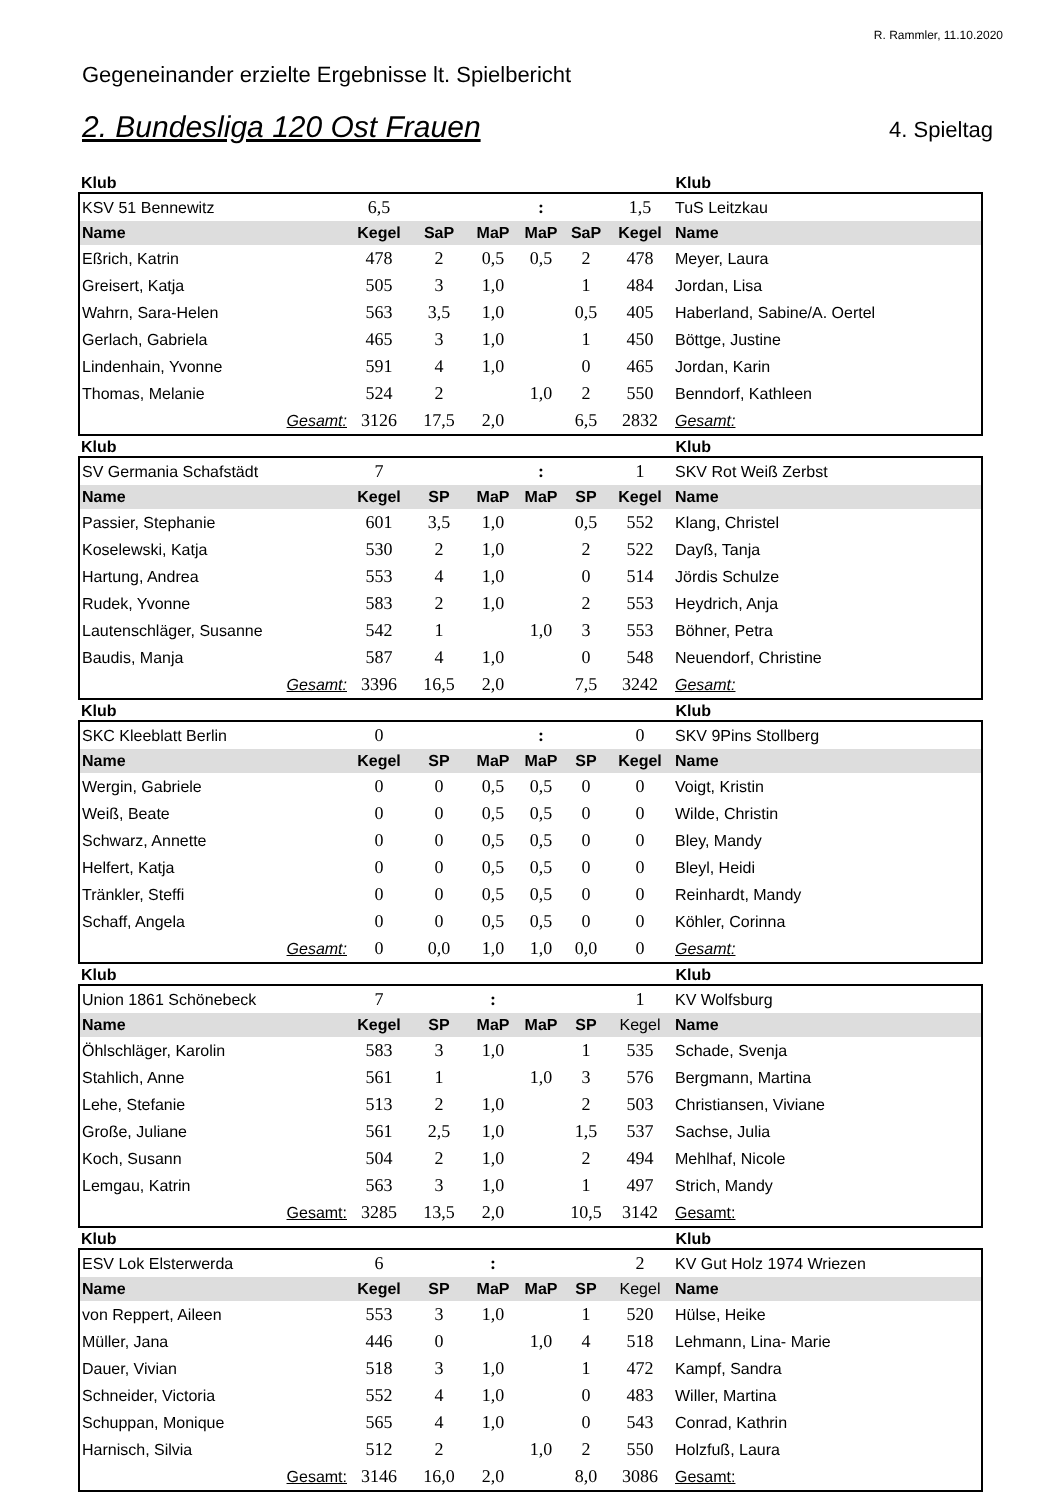R. Rammler, 11.10.2020
Gegeneinander erzielte Ergebnisse lt. Spielbericht
2. Bundesliga 120 Ost Frauen
4. Spieltag
Klub Klub
| KSV 51 Bennewitz | 6,5 | | | : | | 1,5 | TuS Leitzkau |
| Name | Kegel | SaP | MaP | MaP | SaP | Kegel | Name |
| Eßrich, Katrin | 478 | 2 | 0,5 | 0,5 | 2 | 478 | Meyer, Laura |
| Greisert, Katja | 505 | 3 | 1,0 | | 1 | 484 | Jordan, Lisa |
| Wahrn, Sara-Helen | 563 | 3,5 | 1,0 | | 0,5 | 405 | Haberland, Sabine/A. Oertel |
| Gerlach, Gabriela | 465 | 3 | 1,0 | | 1 | 450 | Böttge, Justine |
| Lindenhain, Yvonne | 591 | 4 | 1,0 | | 0 | 465 | Jordan, Karin |
| Thomas, Melanie | 524 | 2 | | 1,0 | 2 | 550 | Benndorf, Kathleen |
| Gesamt: | 3126 | 17,5 | 2,0 | | 6,5 | 2832 | Gesamt: |
Klub Klub
| SV Germania Schafstädt | 7 | | | : | | 1 | SKV Rot Weiß Zerbst |
| Name | Kegel | SP | MaP | MaP | SP | Kegel | Name |
| Passier, Stephanie | 601 | 3,5 | 1,0 | | 0,5 | 552 | Klang, Christel |
| Koselewski, Katja | 530 | 2 | 1,0 | | 2 | 522 | Dayß, Tanja |
| Hartung, Andrea | 553 | 4 | 1,0 | | 0 | 514 | Jördis Schulze |
| Rudek, Yvonne | 583 | 2 | 1,0 | | 2 | 553 | Heydrich, Anja |
| Lautenschläger, Susanne | 542 | 1 | | 1,0 | 3 | 553 | Böhner, Petra |
| Baudis, Manja | 587 | 4 | 1,0 | | 0 | 548 | Neuendorf, Christine |
| Gesamt: | 3396 | 16,5 | 2,0 | | 7,5 | 3242 | Gesamt: |
Klub Klub
| SKC Kleeblatt Berlin | 0 | | | : | | 0 | SKV 9Pins Stollberg |
| Name | Kegel | SP | MaP | MaP | SP | Kegel | Name |
| Wergin, Gabriele | 0 | 0 | 0,5 | 0,5 | 0 | 0 | Voigt, Kristin |
| Weiß, Beate | 0 | 0 | 0,5 | 0,5 | 0 | 0 | Wilde, Christin |
| Schwarz, Annette | 0 | 0 | 0,5 | 0,5 | 0 | 0 | Bley, Mandy |
| Helfert, Katja | 0 | 0 | 0,5 | 0,5 | 0 | 0 | Bleyl, Heidi |
| Tränkler, Steffi | 0 | 0 | 0,5 | 0,5 | 0 | 0 | Reinhardt, Mandy |
| Schaff, Angela | 0 | 0 | 0,5 | 0,5 | 0 | 0 | Köhler, Corinna |
| Gesamt: | 0 | 0,0 | 1,0 | 1,0 | 0,0 | 0 | Gesamt: |
Klub Klub
| Union 1861 Schönebeck | 7 | | : | | | 1 | KV Wolfsburg |
| Name | Kegel | SP | MaP | MaP | SP | Kegel | Name |
| Öhlschläger, Karolin | 583 | 3 | 1,0 | | 1 | 535 | Schade, Svenja |
| Stahlich, Anne | 561 | 1 | | 1,0 | 3 | 576 | Bergmann, Martina |
| Lehe, Stefanie | 513 | 2 | 1,0 | | 2 | 503 | Christiansen, Viviane |
| Große, Juliane | 561 | 2,5 | 1,0 | | 1,5 | 537 | Sachse, Julia |
| Koch, Susann | 504 | 2 | 1,0 | | 2 | 494 | Mehlhaf, Nicole |
| Lemgau, Katrin | 563 | 3 | 1,0 | | 1 | 497 | Strich, Mandy |
| Gesamt: | 3285 | 13,5 | 2,0 | | 10,5 | 3142 | Gesamt: |
Klub Klub
| ESV Lok Elsterwerda | 6 | | : | | | 2 | KV Gut Holz 1974 Wriezen |
| Name | Kegel | SP | MaP | MaP | SP | Kegel | Name |
| von Reppert, Aileen | 553 | 3 | 1,0 | | 1 | 520 | Hülse, Heike |
| Müller, Jana | 446 | 0 | | 1,0 | 4 | 518 | Lehmann, Lina- Marie |
| Dauer, Vivian | 518 | 3 | 1,0 | | 1 | 472 | Kampf, Sandra |
| Schneider, Victoria | 552 | 4 | 1,0 | | 0 | 483 | Willer, Martina |
| Schuppan, Monique | 565 | 4 | 1,0 | | 0 | 543 | Conrad, Kathrin |
| Harnisch, Silvia | 512 | 2 | | 1,0 | 2 | 550 | Holzfuß, Laura |
| Gesamt: | 3146 | 16,0 | 2,0 | | 8,0 | 3086 | Gesamt: |